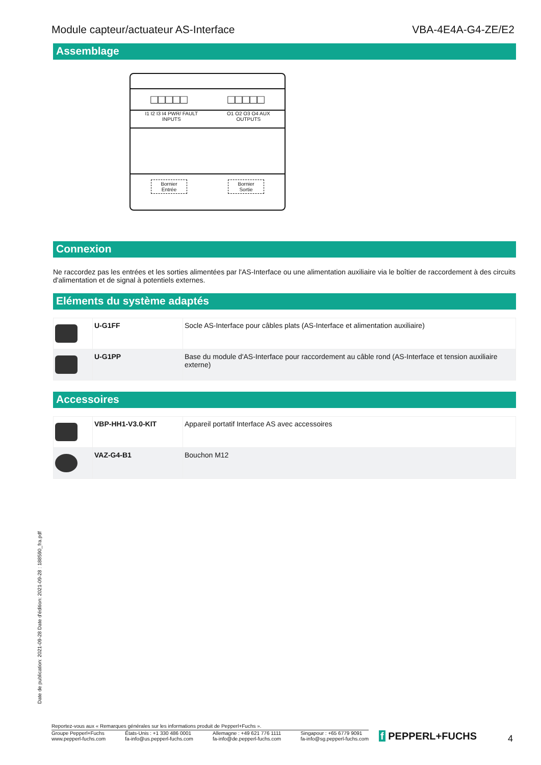Module capteur/actuateur AS-Interface VBA-4E4A-G4-ZE/E2
Assemblage
□□□□□ □□□□□
I1 I2 I3 I4 PWR/ FAULT
INPUTS
O1 O2 O3 O4 AUX
OUTPUTS
Bornier
Entrée
Bornier
Sortie
Connexion
Ne raccordez pas les entrées et les sorties alimentées par l'AS-Interface ou une alimentation auxiliaire via le boîtier de raccordement à des circuits d'alimentation et de signal à potentiels externes.
Eléments du système adaptés
| | U-G1FF | Socle AS-Interface pour câbles plats (AS-Interface et alimentation auxiliaire) |
| | U-G1PP | Base du module d'AS-Interface pour raccordement au câble rond (AS-Interface et tension auxiliaire externe) |
Accessoires
| | VBP-HH1-V3.0-KIT | Appareil portatif Interface AS avec accessoires |
| | VAZ-G4-B1 | Bouchon M12 |
Date de publication: 2021-09-28 Date d'édition: 2021-09-28 : 188590_fra.pdf
Reportez-vous aux « Remarques générales sur les informations produit de Pepperl+Fuchs ».
Groupe Pepperl+Fuchs
www.pepperl-fuchs.com États-Unis : +1 330 486 0001
fa-info@us.pepperl-fuchs.com Allemagne : +49 621 776 1111
fa-info@de.pepperl-fuchs.com Singapour : +65 6779 9091
fa-info@sg.pepperl-fuchs.com
f PEPPERL+FUCHS 4